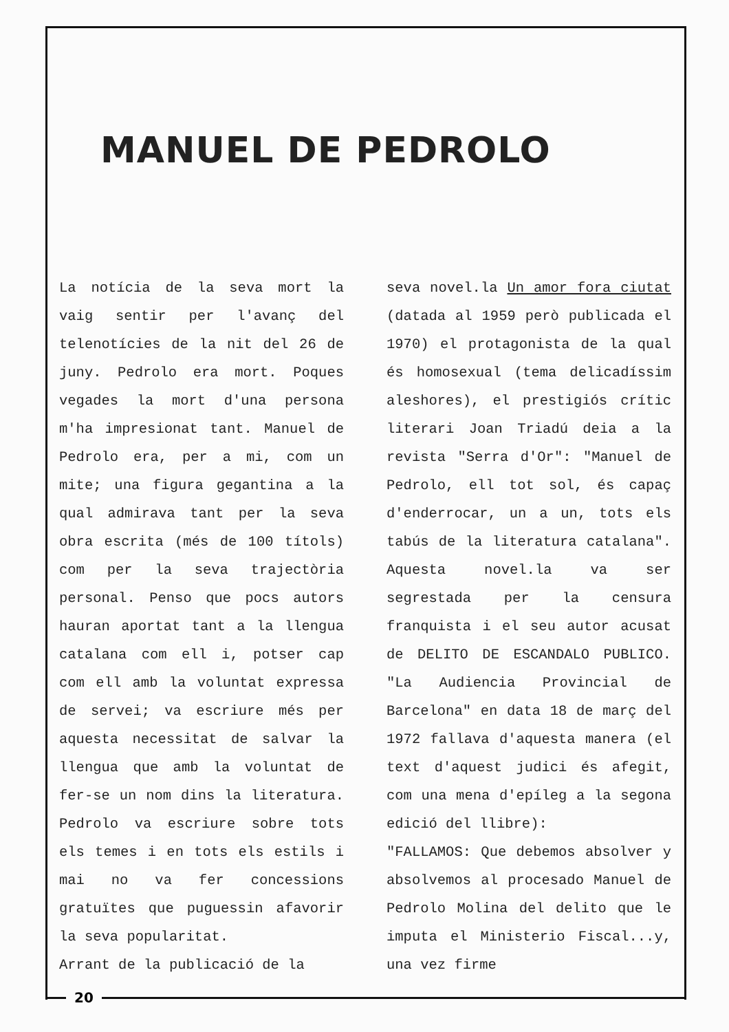MANUEL DE PEDROLO
La notícia de la seva mort la vaig sentir per l'avanç del telenotícies de la nit del 26 de juny. Pedrolo era mort. Poques vegades la mort d'una persona m'ha impresionat tant. Manuel de Pedrolo era, per a mi, com un mite; una figura gegantina a la qual admirava tant per la seva obra escrita (més de 100 títols) com per la seva trajectòria personal. Penso que pocs autors hauran aportat tant a la llengua catalana com ell i, potser cap com ell amb la voluntat expressa de servei; va escriure més per aquesta necessitat de salvar la llengua que amb la voluntat de fer-se un nom dins la literatura. Pedrolo va escriure sobre tots els temes i en tots els estils i mai no va fer concessions gratuïtes que puguessin afavorir la seva popularitat.
Arrant de la publicació de la
seva novel.la Un amor fora ciutat (datada al 1959 però publicada el 1970) el protagonista de la qual és homosexual (tema delicadíssim aleshores), el prestigiós crític literari Joan Triadú deia a la revista "Serra d'Or": "Manuel de Pedrolo, ell tot sol, és capaç d'enderrocar, un a un, tots els tabús de la literatura catalana". Aquesta novel.la va ser segrestada per la censura franquista i el seu autor acusat de DELITO DE ESCANDALO PUBLICO. "La Audiencia Provincial de Barcelona" en data 18 de març del 1972 fallava d'aquesta manera (el text d'aquest judici és afegit, com una mena d'epíleg a la segona edició del llibre):
"FALLAMOS: Que debemos absolver y absolvemos al procesado Manuel de Pedrolo Molina del delito que le imputa el Ministerio Fiscal...y, una vez firme
20